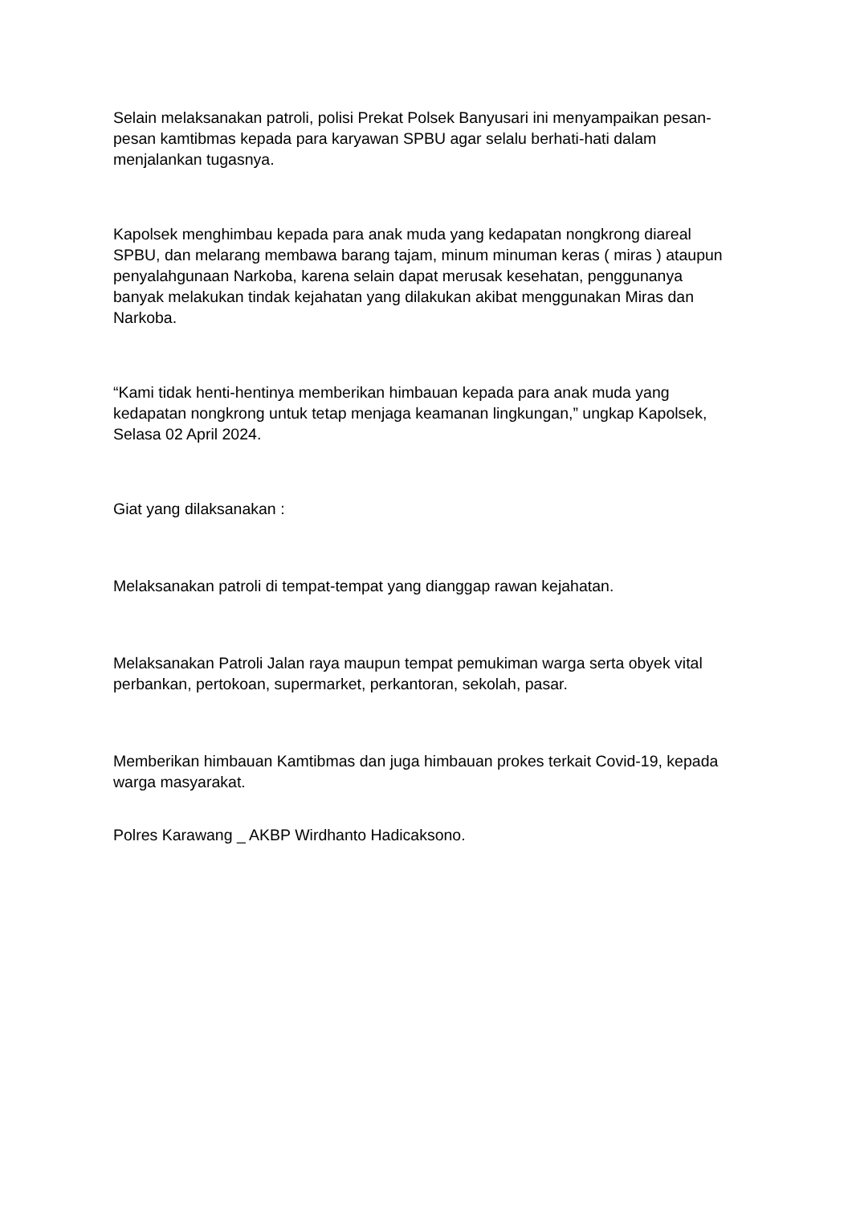Selain melaksanakan patroli, polisi Prekat Polsek Banyusari ini menyampaikan pesan-pesan kamtibmas kepada para karyawan SPBU agar selalu berhati-hati dalam menjalankan tugasnya.
Kapolsek menghimbau kepada para anak muda yang kedapatan nongkrong diareal SPBU, dan melarang membawa barang tajam, minum minuman keras ( miras ) ataupun penyalahgunaan Narkoba, karena selain dapat merusak kesehatan, penggunanya banyak melakukan tindak kejahatan yang dilakukan akibat menggunakan Miras dan Narkoba.
“Kami tidak henti-hentinya memberikan himbauan kepada para anak muda yang kedapatan nongkrong untuk tetap menjaga keamanan lingkungan,” ungkap Kapolsek, Selasa 02 April 2024.
Giat yang dilaksanakan :
Melaksanakan patroli di tempat-tempat yang dianggap rawan kejahatan.
Melaksanakan Patroli Jalan raya maupun tempat pemukiman warga serta obyek vital perbankan, pertokoan, supermarket, perkantoran, sekolah, pasar.
Memberikan himbauan Kamtibmas dan juga himbauan prokes terkait Covid-19, kepada warga masyarakat.
Polres Karawang _ AKBP Wirdhanto Hadicaksono.